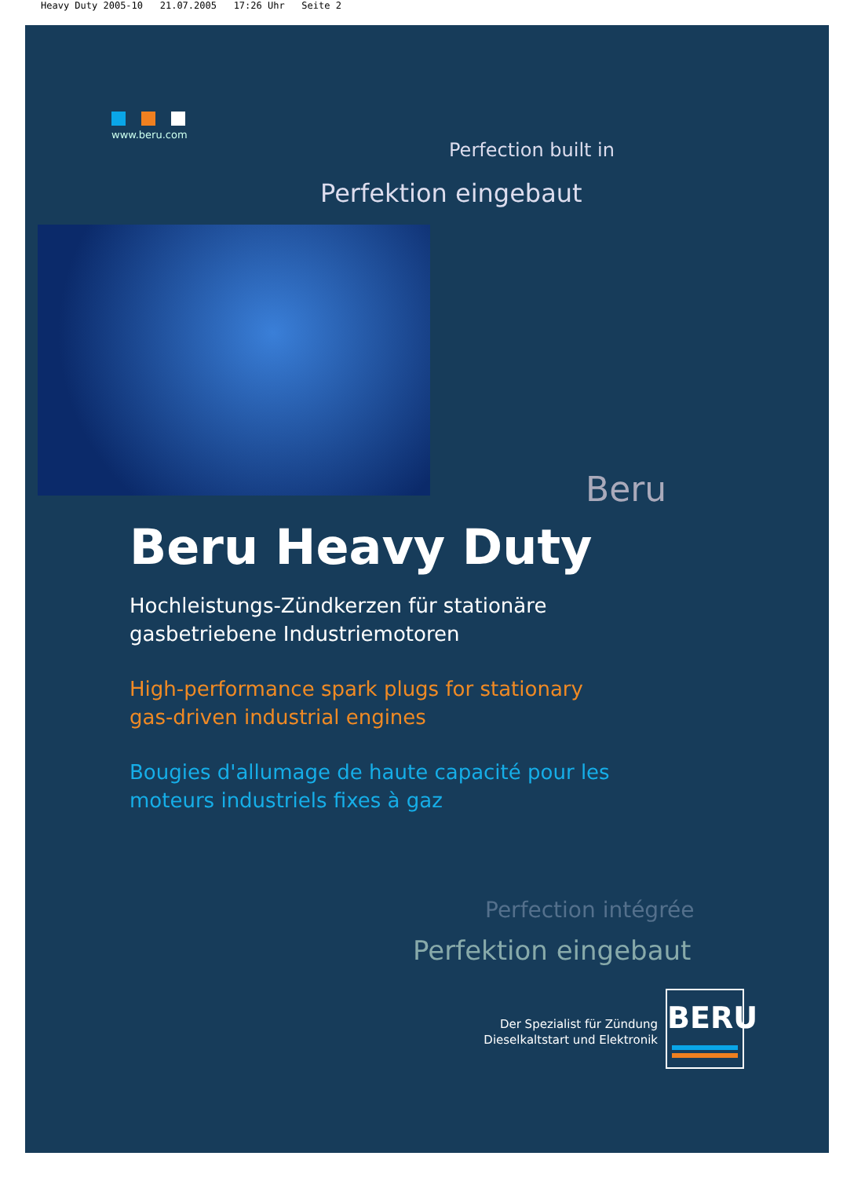Heavy Duty 2005-10 21.07.2005 17:26 Uhr Seite 2
www.beru.com
Perfection built in
Perfektion eingebaut
Beru
Beru Heavy Duty
Hochleistungs-Zündkerzen für stationäre gasbetriebene Industriemotoren
High-performance spark plugs for stationary gas-driven industrial engines
Bougies d'allumage de haute capacité pour les moteurs industriels fixes à gaz
Perfection intégrée
Perfektion eingebaut
Der Spezialist für Zündung Dieselkaltstart und Elektronik
BERU